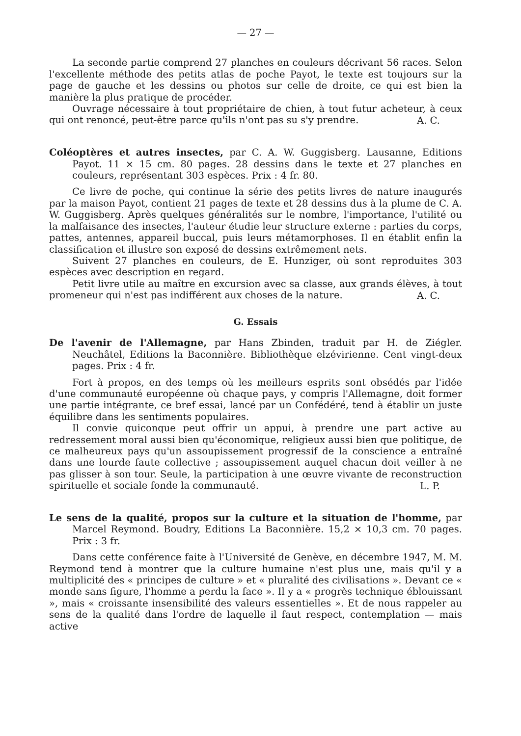— 27 —
La seconde partie comprend 27 planches en couleurs décrivant 56 races. Selon l'excellente méthode des petits atlas de poche Payot, le texte est toujours sur la page de gauche et les dessins ou photos sur celle de droite, ce qui est bien la manière la plus pratique de procéder.
Ouvrage nécessaire à tout propriétaire de chien, à tout futur acheteur, à ceux qui ont renoncé, peut-être parce qu'ils n'ont pas su s'y prendre.
A. C.
Coléoptères et autres insectes, par C. A. W. Guggisberg. Lausanne, Editions Payot. 11 × 15 cm. 80 pages. 28 dessins dans le texte et 27 planches en couleurs, représentant 303 espèces. Prix : 4 fr. 80.
Ce livre de poche, qui continue la série des petits livres de nature inaugurés par la maison Payot, contient 21 pages de texte et 28 dessins dus à la plume de C. A. W. Guggisberg. Après quelques généralités sur le nombre, l'importance, l'utilité ou la malfaisance des insectes, l'auteur étudie leur structure externe : parties du corps, pattes, antennes, appareil buccal, puis leurs métamorphoses. Il en établit enfin la classification et illustre son exposé de dessins extrêmement nets.
Suivent 27 planches en couleurs, de E. Hunziger, où sont reproduites 303 espèces avec description en regard.
Petit livre utile au maître en excursion avec sa classe, aux grands élèves, à tout promeneur qui n'est pas indifférent aux choses de la nature.
A. C.
G. Essais
De l'avenir de l'Allemagne, par Hans Zbinden, traduit par H. de Ziégler. Neuchâtel, Editions la Baconnière. Bibliothèque elzévirienne. Cent vingt-deux pages. Prix : 4 fr.
Fort à propos, en des temps où les meilleurs esprits sont obsédés par l'idée d'une communauté européenne où chaque pays, y compris l'Allemagne, doit former une partie intégrante, ce bref essai, lancé par un Confédéré, tend à établir un juste équilibre dans les sentiments populaires.
Il convie quiconque peut offrir un appui, à prendre une part active au redressement moral aussi bien qu'économique, religieux aussi bien que politique, de ce malheureux pays qu'un assoupissement progressif de la conscience a entraîné dans une lourde faute collective ; assoupissement auquel chacun doit veiller à ne pas glisser à son tour. Seule, la participation à une œuvre vivante de reconstruction spirituelle et sociale fonde la communauté.
L. P.
Le sens de la qualité, propos sur la culture et la situation de l'homme, par Marcel Reymond. Boudry, Editions La Baconnière. 15,2 × 10,3 cm. 70 pages. Prix : 3 fr.
Dans cette conférence faite à l'Université de Genève, en décembre 1947, M. M. Reymond tend à montrer que la culture humaine n'est plus une, mais qu'il y a multiplicité des « principes de culture » et « pluralité des civilisations ». Devant ce « monde sans figure, l'homme a perdu la face ». Il y a « progrès technique éblouissant », mais « croissante insensibilité des valeurs essentielles ». Et de nous rappeler au sens de la qualité dans l'ordre de laquelle il faut respect, contemplation — mais active